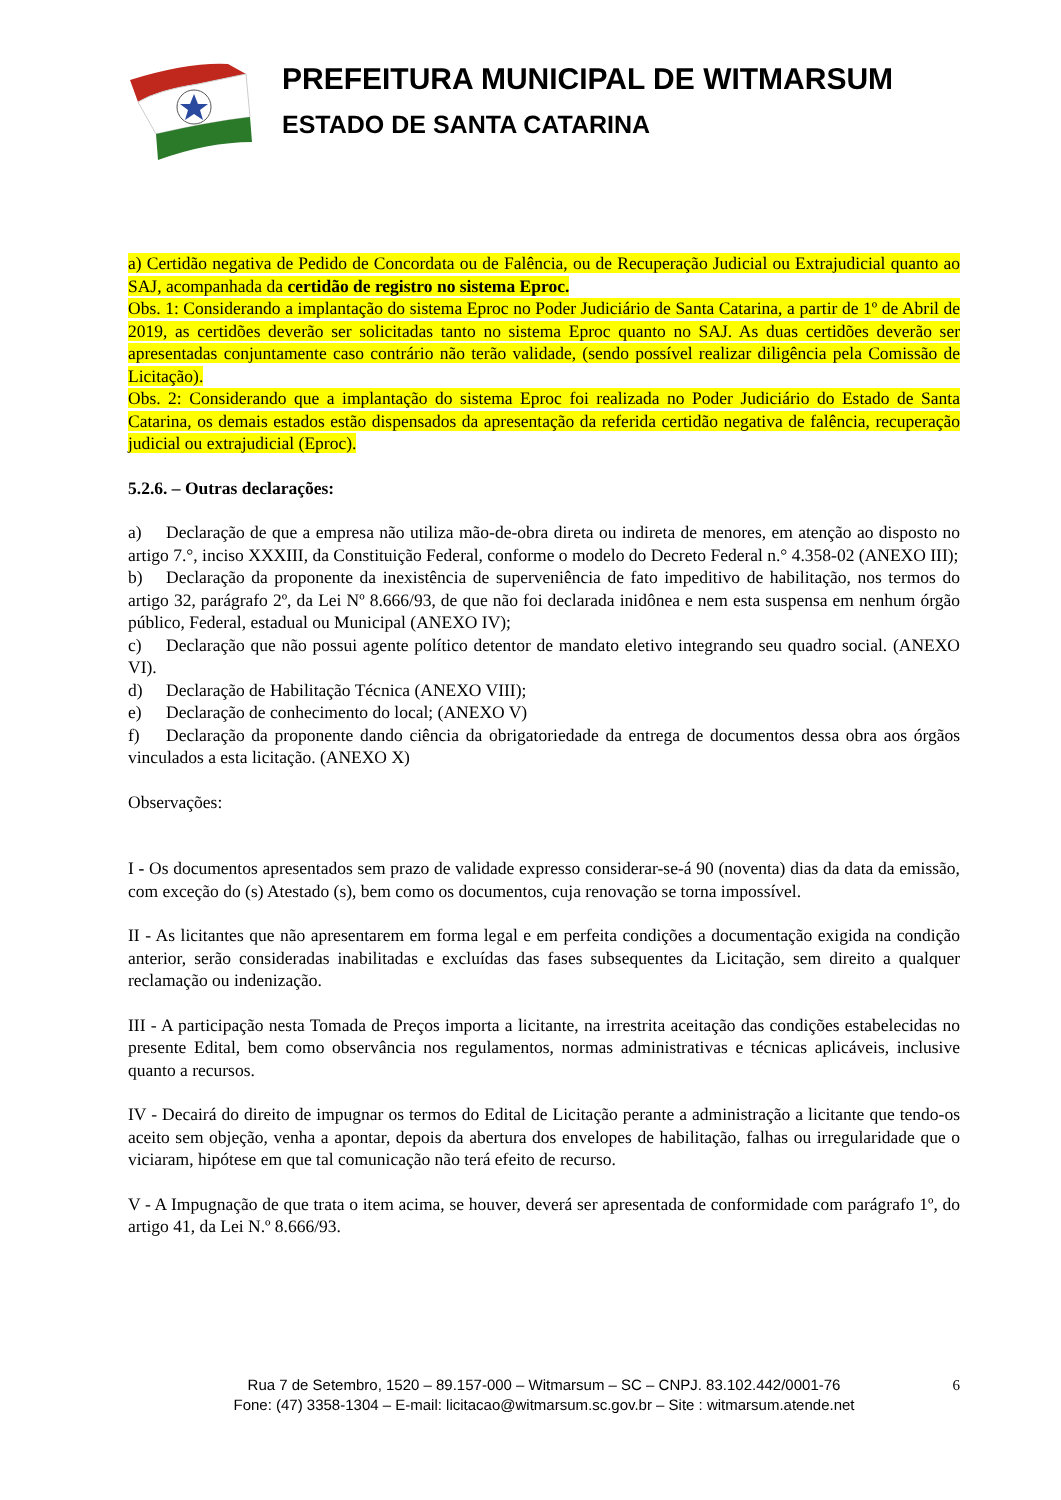PREFEITURA MUNICIPAL DE WITMARSUM
ESTADO DE SANTA CATARINA
a) Certidão negativa de Pedido de Concordata ou de Falência, ou de Recuperação Judicial ou Extrajudicial quanto ao SAJ, acompanhada da certidão de registro no sistema Eproc.
Obs. 1: Considerando a implantação do sistema Eproc no Poder Judiciário de Santa Catarina, a partir de 1º de Abril de 2019, as certidões deverão ser solicitadas tanto no sistema Eproc quanto no SAJ. As duas certidões deverão ser apresentadas conjuntamente caso contrário não terão validade, (sendo possível realizar diligência pela Comissão de Licitação).
Obs. 2: Considerando que a implantação do sistema Eproc foi realizada no Poder Judiciário do Estado de Santa Catarina, os demais estados estão dispensados da apresentação da referida certidão negativa de falência, recuperação judicial ou extrajudicial (Eproc).
5.2.6. – Outras declarações:
a) Declaração de que a empresa não utiliza mão-de-obra direta ou indireta de menores, em atenção ao disposto no artigo 7.°, inciso XXXIII, da Constituição Federal, conforme o modelo do Decreto Federal n.° 4.358-02 (ANEXO III);
b) Declaração da proponente da inexistência de superveniência de fato impeditivo de habilitação, nos termos do artigo 32, parágrafo 2º, da Lei Nº 8.666/93, de que não foi declarada inidônea e nem esta suspensa em nenhum órgão público, Federal, estadual ou Municipal (ANEXO IV);
c) Declaração que não possui agente político detentor de mandato eletivo integrando seu quadro social. (ANEXO VI).
d) Declaração de Habilitação Técnica (ANEXO VIII);
e) Declaração de conhecimento do local; (ANEXO V)
f) Declaração da proponente dando ciência da obrigatoriedade da entrega de documentos dessa obra aos órgãos vinculados a esta licitação. (ANEXO X)
Observações:
I - Os documentos apresentados sem prazo de validade expresso considerar-se-á 90 (noventa) dias da data da emissão, com exceção do (s) Atestado (s), bem como os documentos, cuja renovação se torna impossível.
II - As licitantes que não apresentarem em forma legal e em perfeita condições a documentação exigida na condição anterior, serão consideradas inabilitadas e excluídas das fases subsequentes da Licitação, sem direito a qualquer reclamação ou indenização.
III - A participação nesta Tomada de Preços importa a licitante, na irrestrita aceitação das condições estabelecidas no presente Edital, bem como observância nos regulamentos, normas administrativas e técnicas aplicáveis, inclusive quanto a recursos.
IV - Decairá do direito de impugnar os termos do Edital de Licitação perante a administração a licitante que tendo-os aceito sem objeção, venha a apontar, depois da abertura dos envelopes de habilitação, falhas ou irregularidade que o viciaram, hipótese em que tal comunicação não terá efeito de recurso.
V - A Impugnação de que trata o item acima, se houver, deverá ser apresentada de conformidade com parágrafo 1º, do artigo 41, da Lei N.º 8.666/93.
Rua 7 de Setembro, 1520 – 89.157-000 – Witmarsum – SC – CNPJ. 83.102.442/0001-76
Fone: (47) 3358-1304 – E-mail: licitacao@witmarsum.sc.gov.br – Site : witmarsum.atende.net
6